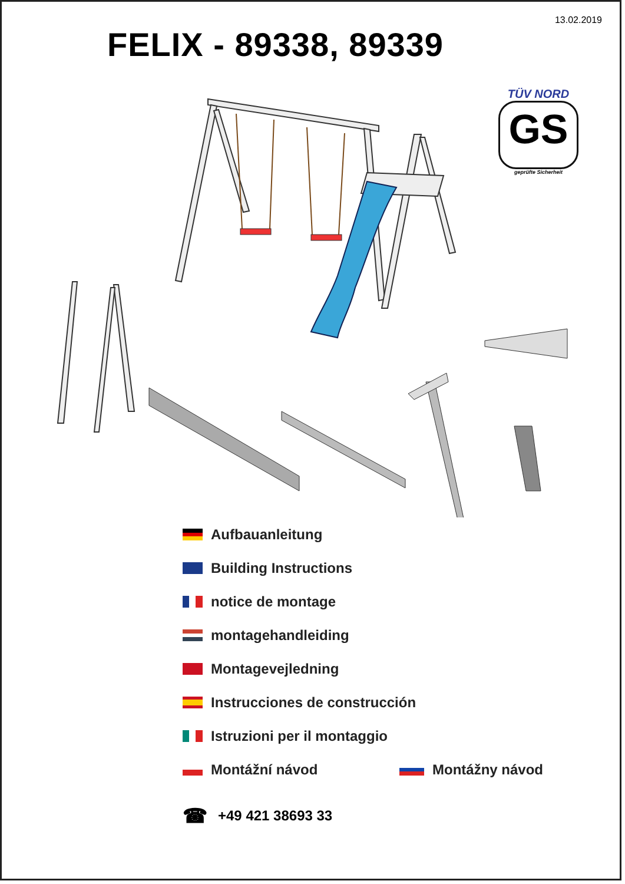13.02.2019
FELIX - 89338, 89339
TÜV NORD
GS
geprüfte Sicherheit
Aufbauanleitung
Building Instructions
notice de montage
montagehandleiding
Montagevejledning
Instrucciones de construcción
Istruzioni per il montaggio
Montážní návod Montážny návod
☎ +49 421 38693 33